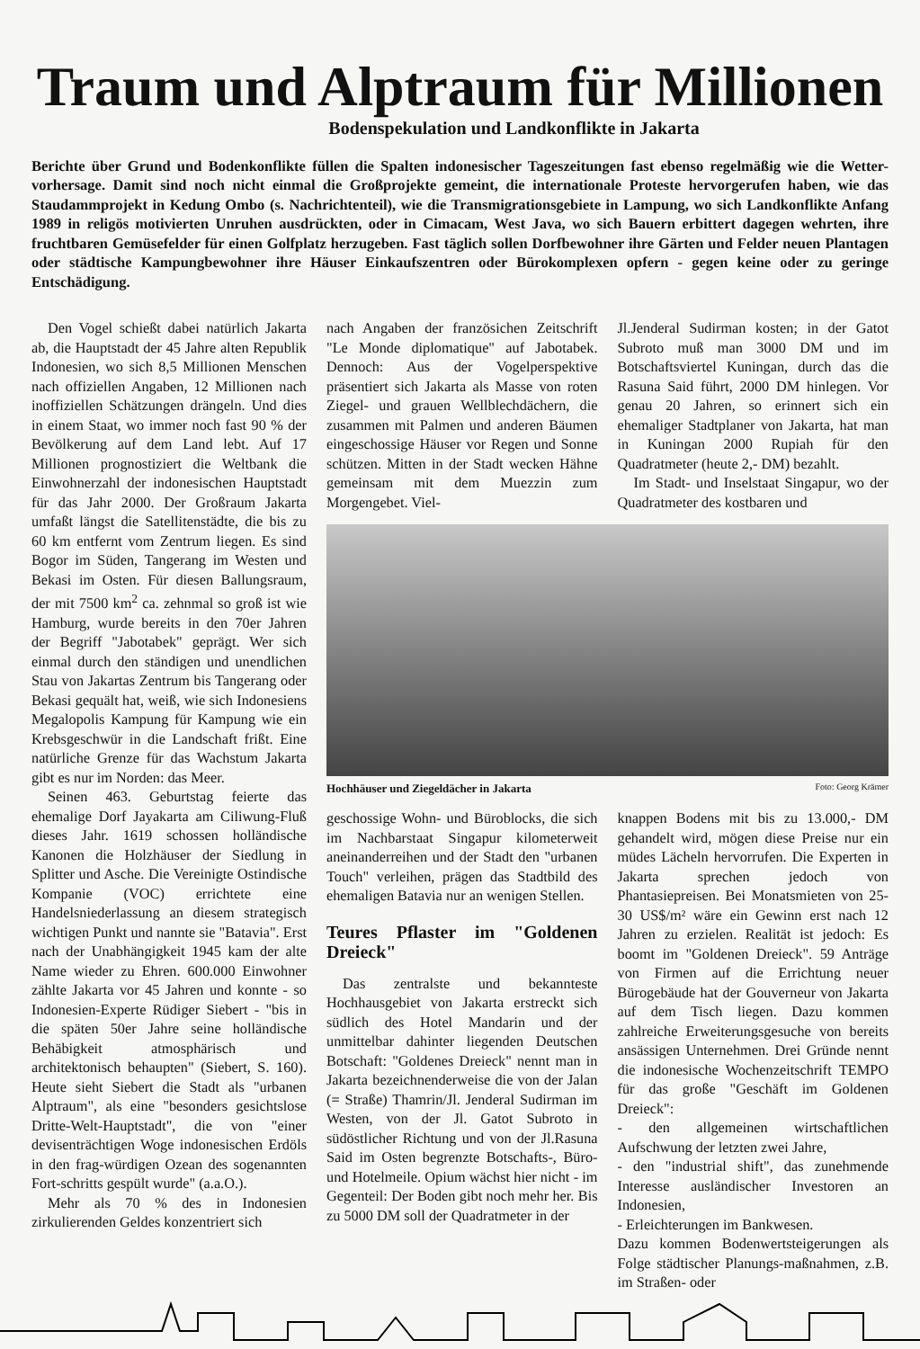Traum und Alptraum für Millionen
Bodenspekulation und Landkonflikte in Jakarta
Berichte über Grund und Bodenkonflikte füllen die Spalten indonesischer Tageszeitungen fast ebenso regelmäßig wie die Wetter-vorhersage. Damit sind noch nicht einmal die Großprojekte gemeint, die internationale Proteste hervorgerufen haben, wie das Staudammprojekt in Kedung Ombo (s. Nachrichtenteil), wie die Transmigrationsgebiete in Lampung, wo sich Landkonflikte Anfang 1989 in religös motivierten Unruhen ausdrückten, oder in Cimacam, West Java, wo sich Bauern erbittert dagegen wehrten, ihre fruchtbaren Gemüsefelder für einen Golfplatz herzugeben. Fast täglich sollen Dorfbewohner ihre Gärten und Felder neuen Plantagen oder städtische Kampungbewohner ihre Häuser Einkaufszentren oder Bürokomplexen opfern - gegen keine oder zu geringe Entschädigung.
Den Vogel schießt dabei natürlich Jakarta ab, die Hauptstadt der 45 Jahre alten Republik Indonesien, wo sich 8,5 Millionen Menschen nach offiziellen Angaben, 12 Millionen nach inoffiziellen Schätzungen drängeln. Und dies in einem Staat, wo immer noch fast 90 % der Bevölkerung auf dem Land lebt. Auf 17 Millionen prognostiziert die Weltbank die Einwohnerzahl der indonesischen Hauptstadt für das Jahr 2000. Der Großraum Jakarta umfaßt längst die Satellitenstädte, die bis zu 60 km entfernt vom Zentrum liegen. Es sind Bogor im Süden, Tangerang im Westen und Bekasi im Osten. Für diesen Ballungsraum, der mit 7500 km<sup>2</sup> ca. zehnmal so groß ist wie Hamburg, wurde bereits in den 70er Jahren der Begriff "Jabotabek" geprägt. Wer sich einmal durch den ständigen und unendlichen Stau von Jakartas Zentrum bis Tangerang oder Bekasi gequält hat, weiß, wie sich Indonesiens Megalopolis Kampung für Kampung wie ein Krebsgeschwür in die Landschaft frißt. Eine natürliche Grenze für das Wachstum Jakarta gibt es nur im Norden: das Meer.
Seinen 463. Geburtstag feierte das ehemalige Dorf Jayakarta am Ciliwung-Fluß dieses Jahr. 1619 schossen holländische Kanonen die Holzhäuser der Siedlung in Splitter und Asche. Die Vereinigte Ostindische Kompanie (VOC) errichtete eine Handelsniederlassung an diesem strategisch wichtigen Punkt und nannte sie "Batavia". Erst nach der Unabhängigkeit 1945 kam der alte Name wieder zu Ehren. 600.000 Einwohner zählte Jakarta vor 45 Jahren und konnte - so Indonesien-Experte Rüdiger Siebert - "bis in die späten 50er Jahre seine holländische Behäbigkeit atmosphärisch und architektonisch behaupten" (Siebert, S. 160). Heute sieht Siebert die Stadt als "urbanen Alptraum", als eine "besonders gesichtslose Dritte-Welt-Hauptstadt", die von "einer devisenträchtigen Woge indonesischen Erdöls in den frag-würdigen Ozean des sogenannten Fort-schritts gespült wurde" (a.a.O.).
Mehr als 70 % des in Indonesien zirkulierenden Geldes konzentriert sich
nach Angaben der französichen Zeitschrift "Le Monde diplomatique" auf Jabotabek. Dennoch: Aus der Vogelperspektive präsentiert sich Jakarta als Masse von roten Ziegel- und grauen Wellblechdächern, die zusammen mit Palmen und anderen Bäumen eingeschossige Häuser vor Regen und Sonne schützen. Mitten in der Stadt wecken Hähne gemeinsam mit dem Muezzin zum Morgengebet. Viel-
Jl.Jenderal Sudirman kosten; in der Gatot Subroto muß man 3000 DM und im Botschaftsviertel Kuningan, durch das die Rasuna Said führt, 2000 DM hinlegen. Vor genau 20 Jahren, so erinnert sich ein ehemaliger Stadtplaner von Jakarta, hat man in Kuningan 2000 Rupiah für den Quadratmeter (heute 2,- DM) bezahlt.
Im Stadt- und Inselstaat Singapur, wo der Quadratmeter des kostbaren und
Hochhäuser und Ziegeldächer in Jakarta Foto: Georg Krämer
geschossige Wohn- und Büroblocks, die sich im Nachbarstaat Singapur kilometerweit aneinanderreihen und der Stadt den "urbanen Touch" verleihen, prägen das Stadtbild des ehemaligen Batavia nur an wenigen Stellen.
Teures Pflaster im "Goldenen Dreieck"
Das zentralste und bekannteste Hochhausgebiet von Jakarta erstreckt sich südlich des Hotel Mandarin und der unmittelbar dahinter liegenden Deutschen Botschaft: "Goldenes Dreieck" nennt man in Jakarta bezeichnenderweise die von der Jalan (= Straße) Thamrin/Jl. Jenderal Sudirman im Westen, von der Jl. Gatot Subroto in südöstlicher Richtung und von der Jl.Rasuna Said im Osten begrenzte Botschafts-, Büro- und Hotelmeile. Opium wächst hier nicht - im Gegenteil: Der Boden gibt noch mehr her. Bis zu 5000 DM soll der Quadratmeter in der
knappen Bodens mit bis zu 13.000,- DM gehandelt wird, mögen diese Preise nur ein müdes Lächeln hervorrufen. Die Experten in Jakarta sprechen jedoch von Phantasiepreisen. Bei Monatsmieten von 25-30 US$/m² wäre ein Gewinn erst nach 12 Jahren zu erzielen. Realität ist jedoch: Es boomt im "Goldenen Dreieck". 59 Anträge von Firmen auf die Errichtung neuer Bürogebäude hat der Gouverneur von Jakarta auf dem Tisch liegen. Dazu kommen zahlreiche Erweiterungsgesuche von bereits ansässigen Unternehmen. Drei Gründe nennt die indonesische Wochenzeitschrift TEMPO für das große "Geschäft im Goldenen Dreieck":
- den allgemeinen wirtschaftlichen Aufschwung der letzten zwei Jahre,
- den "industrial shift", das zunehmende Interesse ausländischer Investoren an Indonesien,
- Erleichterungen im Bankwesen.
Dazu kommen Bodenwertsteigerungen als Folge städtischer Planungs-maßnahmen, z.B. im Straßen- oder